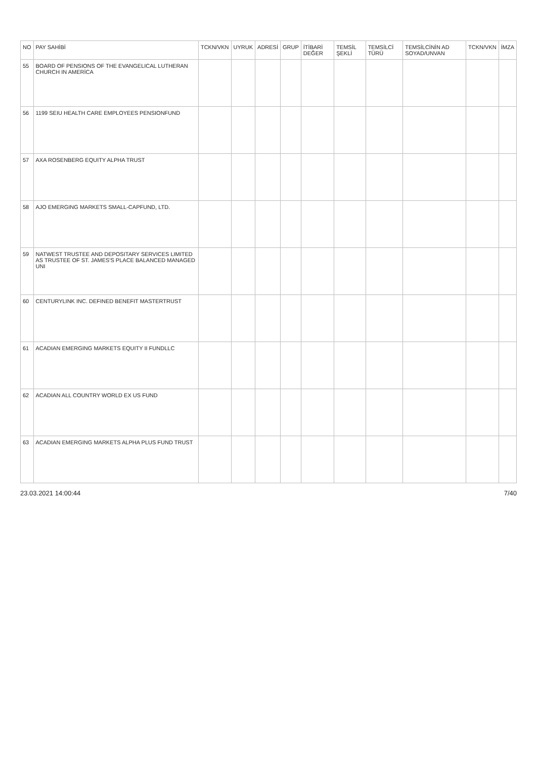| NO | PAY SAHİBİ | TCKN/VKN | UYRUK | ADRESİ | GRUP | İTİBARİ DEĞER | TEMSİL ŞEKLİ | TEMSİLCİ TÜRÜ | TEMSİLCİNİN AD SOYAD/UNVAN | TCKN/VKN | İMZA |
| --- | --- | --- | --- | --- | --- | --- | --- | --- | --- | --- | --- |
| 55 | BOARD OF PENSIONS OF THE EVANGELICAL LUTHERAN CHURCH IN AMERİCA | | | | | | | | | | |
| 56 | 1199 SEIU HEALTH CARE EMPLOYEES PENSIONFUND | | | | | | | | | | |
| 57 | AXA ROSENBERG EQUITY ALPHA TRUST | | | | | | | | | | |
| 58 | AJO EMERGING MARKETS SMALL-CAPFUND, LTD. | | | | | | | | | | |
| 59 | NATWEST TRUSTEE AND DEPOSITARY SERVICES LIMITED AS TRUSTEE OF ST. JAMES'S PLACE BALANCED MANAGED UNI | | | | | | | | | | |
| 60 | CENTURYLINK INC. DEFINED BENEFIT MASTERTRUST | | | | | | | | | | |
| 61 | ACADIAN EMERGING MARKETS EQUITY II FUNDLLC | | | | | | | | | | |
| 62 | ACADIAN ALL COUNTRY WORLD EX US FUND | | | | | | | | | | |
| 63 | ACADIAN EMERGING MARKETS ALPHA PLUS FUND TRUST | | | | | | | | | | |
23.03.2021 14:00:44 7/40